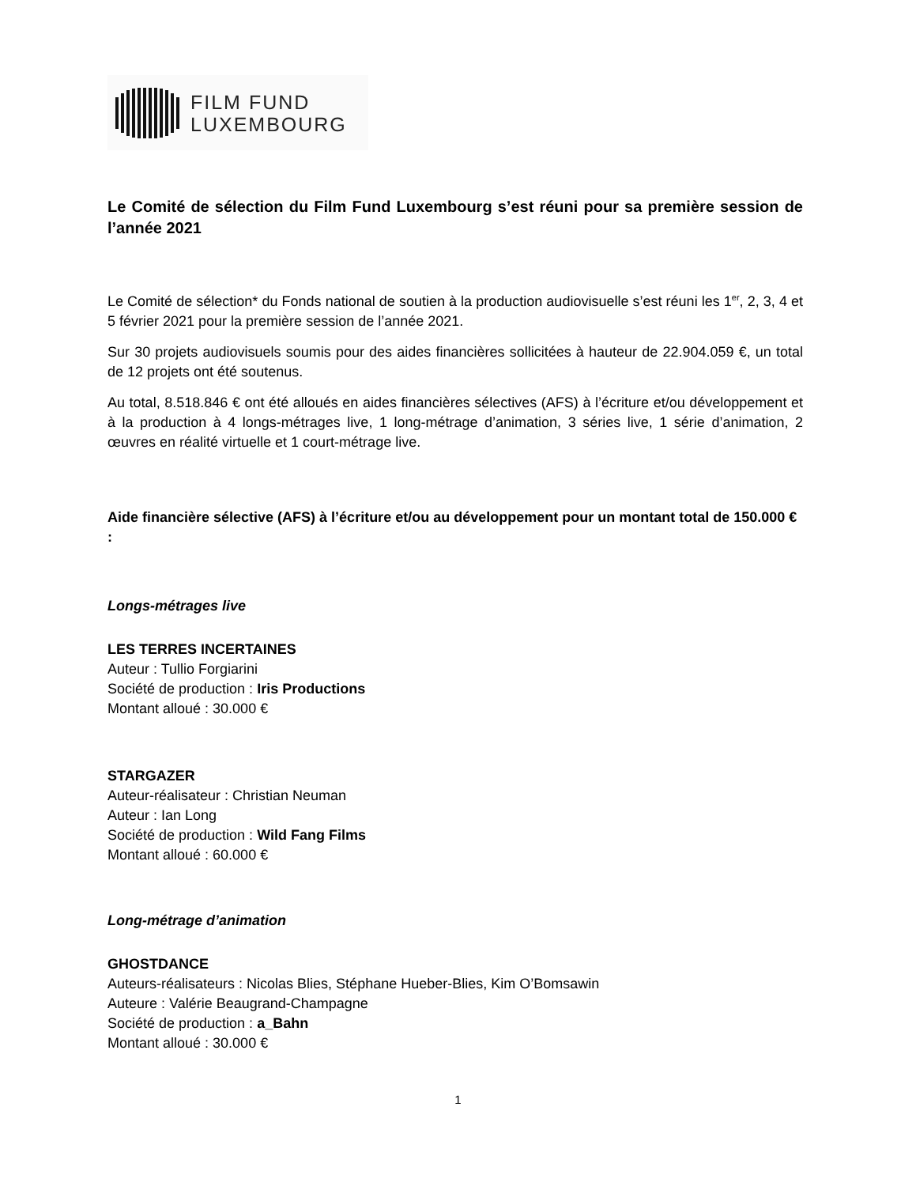FILM FUND
LUXEMBOURG
Le Comité de sélection du Film Fund Luxembourg s’est réuni pour sa première session de l’année 2021
Le Comité de sélection* du Fonds national de soutien à la production audiovisuelle s’est réuni les 1<sup>er</sup>, 2, 3, 4 et 5 février 2021 pour la première session de l’année 2021.
Sur 30 projets audiovisuels soumis pour des aides financières sollicitées à hauteur de 22.904.059 €, un total de 12 projets ont été soutenus.
Au total, 8.518.846 € ont été alloués en aides financières sélectives (AFS) à l’écriture et/ou développement et à la production à 4 longs-métrages live, 1 long-métrage d’animation, 3 séries live, 1 série d’animation, 2 œuvres en réalité virtuelle et 1 court-métrage live.
Aide financière sélective (AFS) à l’écriture et/ou au développement pour un montant total de 150.000 € :
Longs-métrages live
LES TERRES INCERTAINES
Auteur : Tullio Forgiarini
Société de production : Iris Productions
Montant alloué : 30.000 €
STARGAZER
Auteur-réalisateur : Christian Neuman
Auteur : Ian Long
Société de production : Wild Fang Films
Montant alloué : 60.000 €
Long-métrage d’animation
GHOSTDANCE
Auteurs-réalisateurs : Nicolas Blies, Stéphane Hueber-Blies, Kim O’Bomsawin
Auteure : Valérie Beaugrand-Champagne
Société de production : a_Bahn
Montant alloué : 30.000 €
1